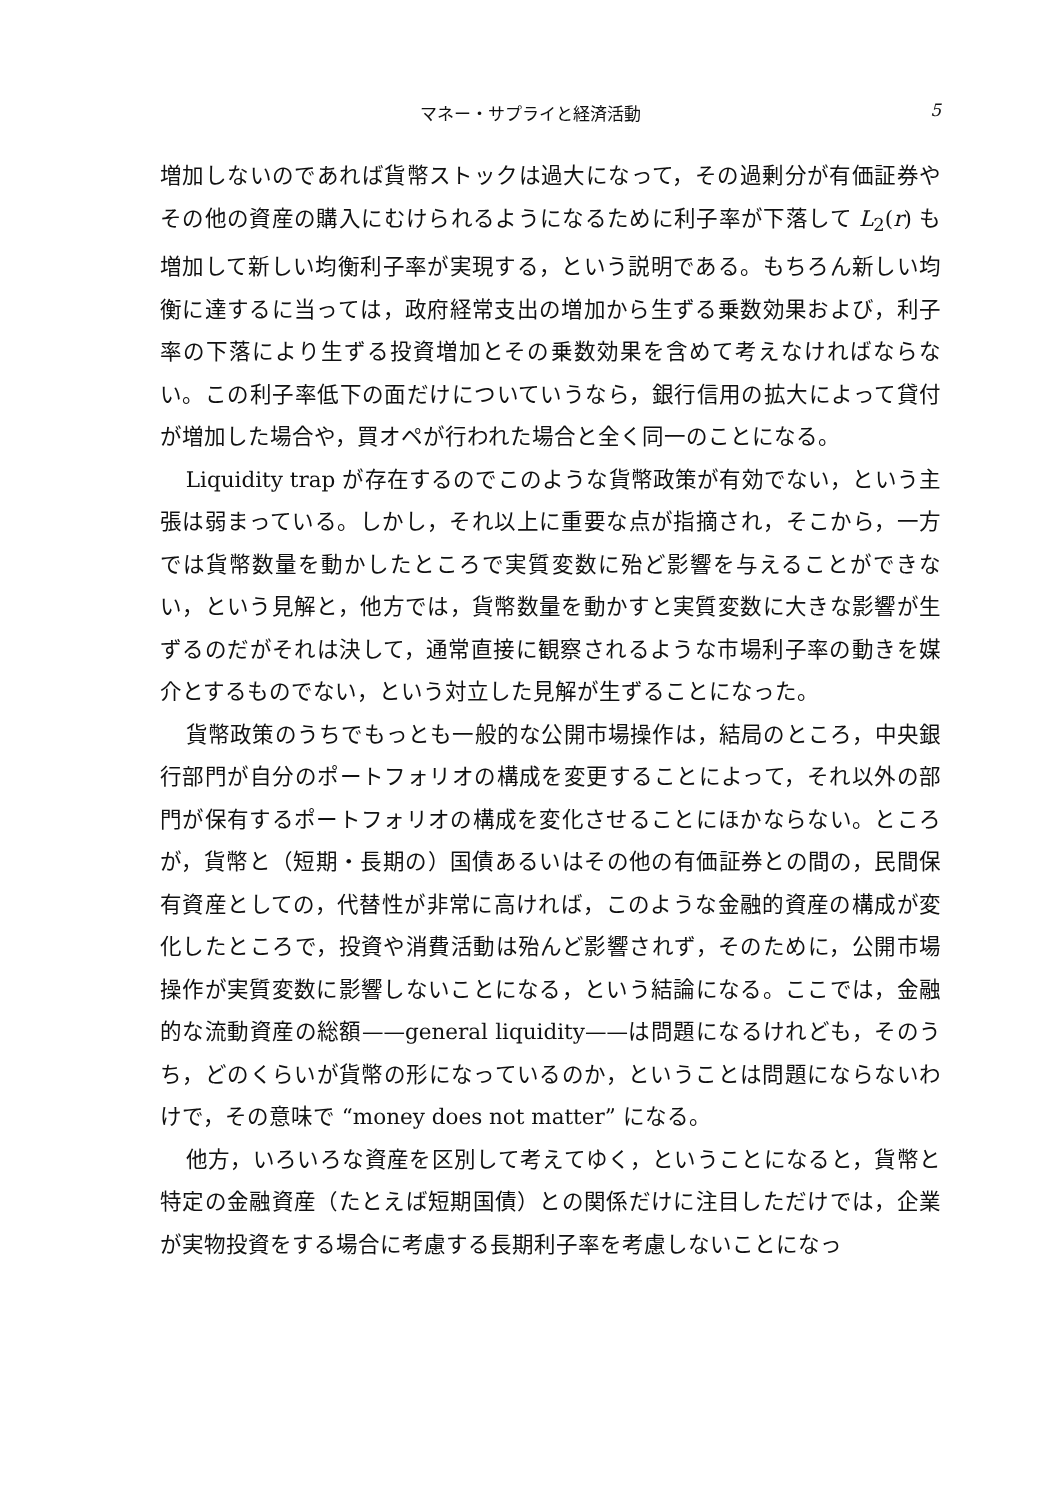マネー・サプライと経済活動 5
増加しないのであれば貨幣ストックは過大になって，その過剰分が有価証券やその他の資産の購入にむけられるようになるために利子率が下落して L<sub>2</sub>(r) も増加して新しい均衡利子率が実現する，という説明である。もちろん新しい均衡に達するに当っては，政府経常支出の増加から生ずる乗数効果および，利子率の下落により生ずる投資増加とその乗数効果を含めて考えなければならない。この利子率低下の面だけについていうなら，銀行信用の拡大によって貸付が増加した場合や，買オペが行われた場合と全く同一のことになる。
Liquidity trap が存在するのでこのような貨幣政策が有効でない，という主張は弱まっている。しかし，それ以上に重要な点が指摘され，そこから，一方では貨幣数量を動かしたところで実質変数に殆ど影響を与えることができない，という見解と，他方では，貨幣数量を動かすと実質変数に大きな影響が生ずるのだがそれは決して，通常直接に観察されるような市場利子率の動きを媒介とするものでない，という対立した見解が生ずることになった。
貨幣政策のうちでもっとも一般的な公開市場操作は，結局のところ，中央銀行部門が自分のポートフォリオの構成を変更することによって，それ以外の部門が保有するポートフォリオの構成を変化させることにほかならない。ところが，貨幣と（短期・長期の）国債あるいはその他の有価証券との間の，民間保有資産としての，代替性が非常に高ければ，このような金融的資産の構成が変化したところで，投資や消費活動は殆んど影響されず，そのために，公開市場操作が実質変数に影響しないことになる，という結論になる。ここでは，金融的な流動資産の総額——general liquidity——は問題になるけれども，そのうち，どのくらいが貨幣の形になっているのか，ということは問題にならないわけで，その意味で “money does not matter” になる。
他方，いろいろな資産を区別して考えてゆく，ということになると，貨幣と特定の金融資産（たとえば短期国債）との関係だけに注目しただけでは，企業が実物投資をする場合に考慮する長期利子率を考慮しないことになっ